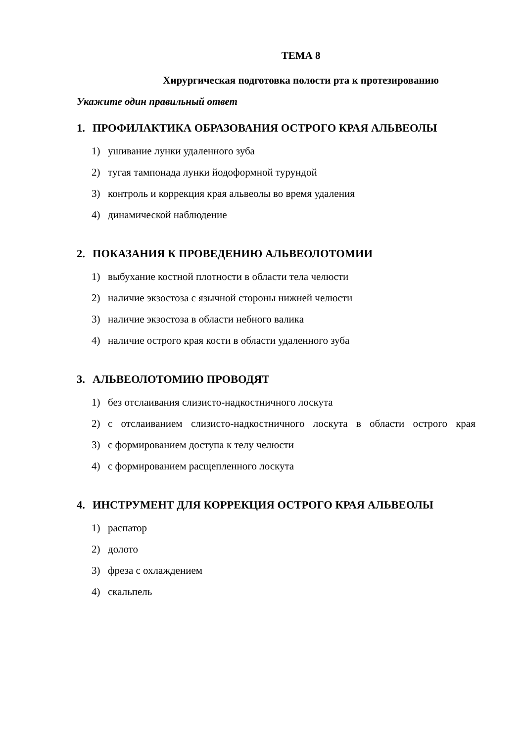ТЕМА 8
Хирургическая подготовка полости рта к протезированию
Укажите один правильный ответ
1. ПРОФИЛАКТИКА ОБРАЗОВАНИЯ ОСТРОГО КРАЯ АЛЬВЕОЛЫ
1) ушивание лунки удаленного зуба
2) тугая тампонада лунки йодоформной турундой
3) контроль и коррекция края альвеолы во время удаления
4) динамической наблюдение
2. ПОКАЗАНИЯ К ПРОВЕДЕНИЮ АЛЬВЕОЛОТОМИИ
1) выбухание костной плотности в области тела челюсти
2) наличие экзостоза с язычной стороны нижней челюсти
3) наличие экзостоза в области небного валика
4) наличие острого края кости в области удаленного зуба
3. АЛЬВЕОЛОТОМИЮ ПРОВОДЯТ
1) без отслаивания слизисто-надкостничного лоскута
2) с отслаиванием слизисто-надкостничного лоскута в области острого края
3) с формированием доступа к телу челюсти
4) с формированием расщепленного лоскута
4. ИНСТРУМЕНТ ДЛЯ КОРРЕКЦИЯ ОСТРОГО КРАЯ АЛЬВЕОЛЫ
1) распатор
2) долото
3) фреза с охлаждением
4) скальпель